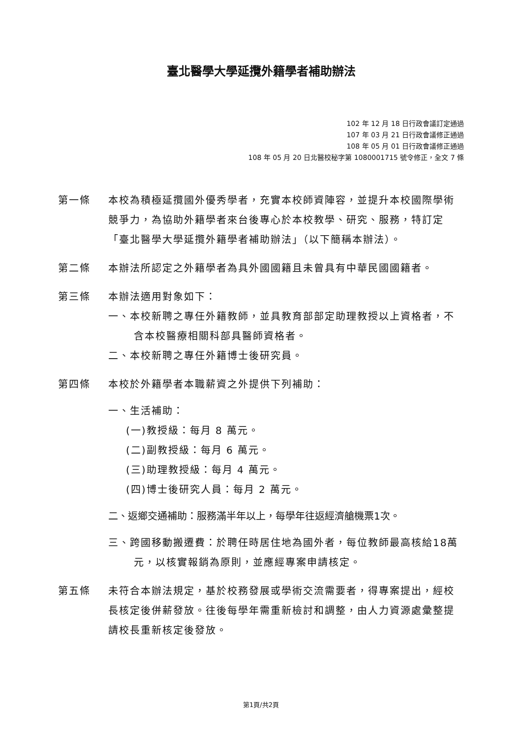臺北醫學大學延攬外籍學者補助辦法
102 年 12 月 18 日行政會議訂定通過
107 年 03 月 21 日行政會議修正通過
108 年 05 月 01 日行政會議修正通過
108 年 05 月 20 日北醫校秘字第 1080001715 號令修正，全文 7 條
第一條 本校為積極延攬國外優秀學者，充實本校師資陣容，並提升本校國際學術競爭力，為協助外籍學者來台後專心於本校教學、研究、服務，特訂定「臺北醫學大學延攬外籍學者補助辦法」（以下簡稱本辦法）。
第二條 本辦法所認定之外籍學者為具外國國籍且未曾具有中華民國國籍者。
第三條 本辦法適用對象如下：
一、本校新聘之專任外籍教師，並具教育部部定助理教授以上資格者，不含本校醫療相關科部具醫師資格者。
二、本校新聘之專任外籍博士後研究員。
第四條 本校於外籍學者本職薪資之外提供下列補助：
一、生活補助：
(一)教授級：每月 8 萬元。
(二)副教授級：每月 6 萬元。
(三)助理教授級：每月 4 萬元。
(四)博士後研究人員：每月 2 萬元。
二、返鄉交通補助：服務滿半年以上，每學年往返經濟艙機票1次。
三、跨國移動搬遷費：於聘任時居住地為國外者，每位教師最高核給18萬元，以核實報銷為原則，並應經專案申請核定。
第五條 未符合本辦法規定，基於校務發展或學術交流需要者，得專案提出，經校長核定後併薪發放。往後每學年需重新檢討和調整，由人力資源處彙整提請校長重新核定後發放。
第1頁/共2頁